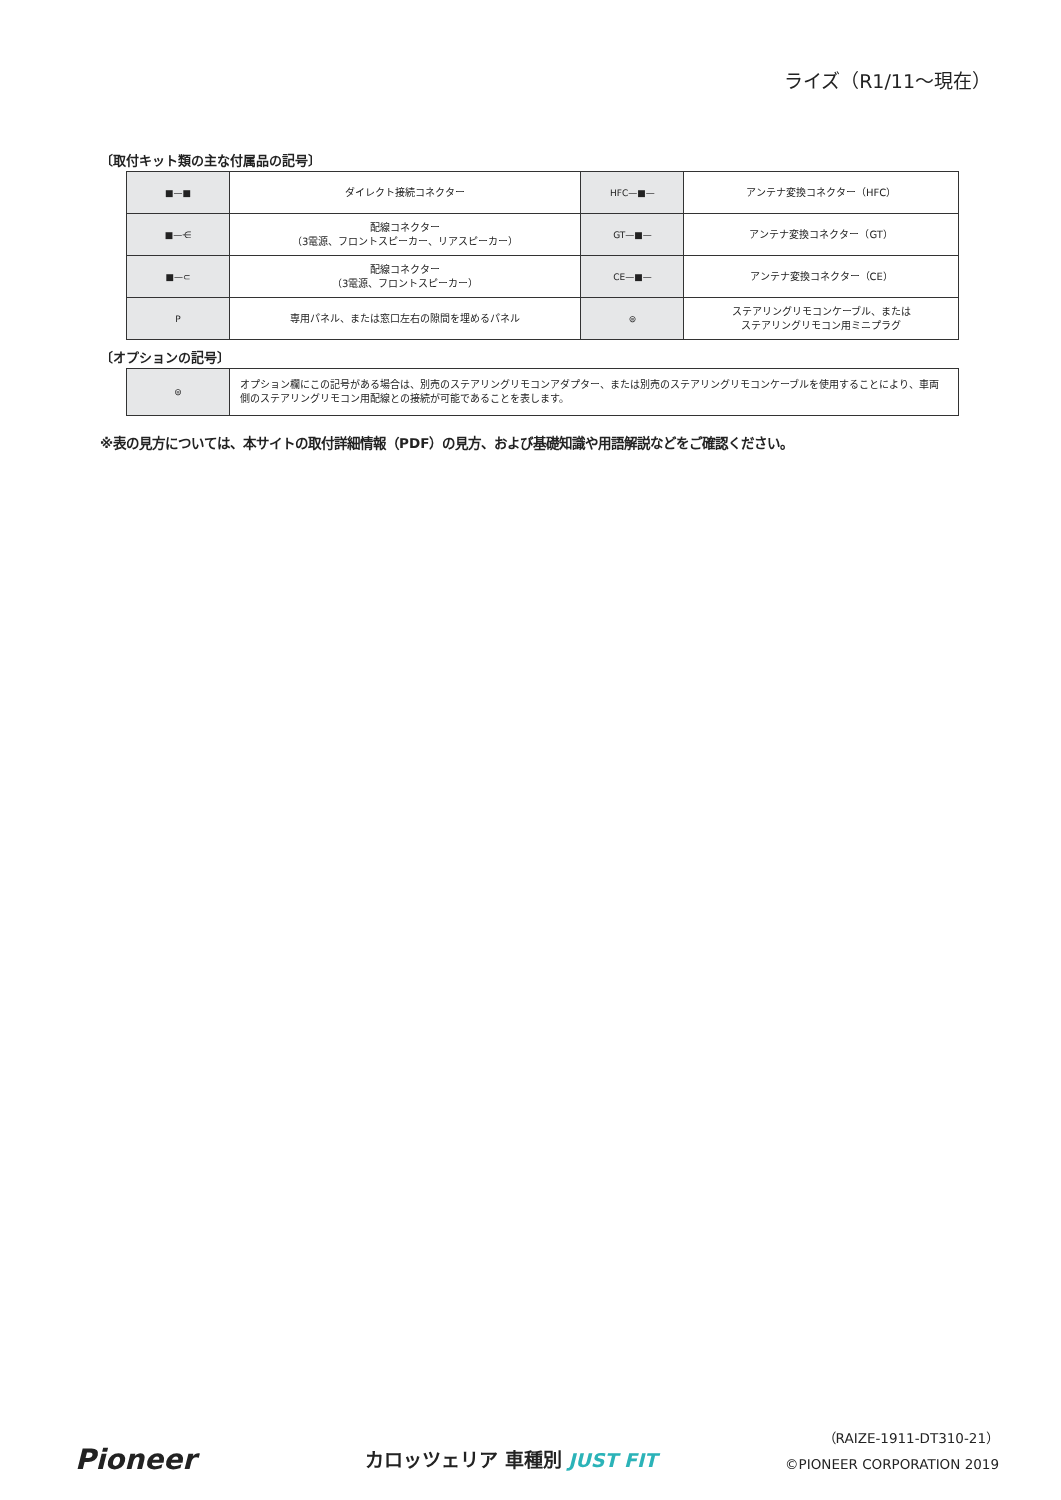ライズ（R1/11〜現在）
〔取付キット類の主な付属品の記号〕
| ■—■ | ダイレクト接続コネクター | HFC—■— | アンテナ変換コネクター（HFC） |
| ■—⋲ | 配線コネクター （3電源、フロントスピーカー、リアスピーカー） | GT—■— | アンテナ変換コネクター（GT） |
| ■—⊂ | 配線コネクター （3電源、フロントスピーカー） | CE—■— | アンテナ変換コネクター（CE） |
| P | 専用パネル、または窓口左右の隙間を埋めるパネル | ⊜ | ステアリングリモコンケーブル、または ステアリングリモコン用ミニプラグ |
〔オプションの記号〕
| ⊜ | オプション欄にこの記号がある場合は、別売のステアリングリモコンアダプター、または別売のステアリングリモコンケーブルを使用することにより、車両側のステアリングリモコン用配線との接続が可能であることを表します。 |
※表の見方については、本サイトの取付詳細情報（PDF）の見方、および基礎知識や用語解説などをご確認ください。
Pioneer カロッツェリア 車種別 JUST FIT
（RAIZE-1911-DT310-21）
©PIONEER CORPORATION 2019